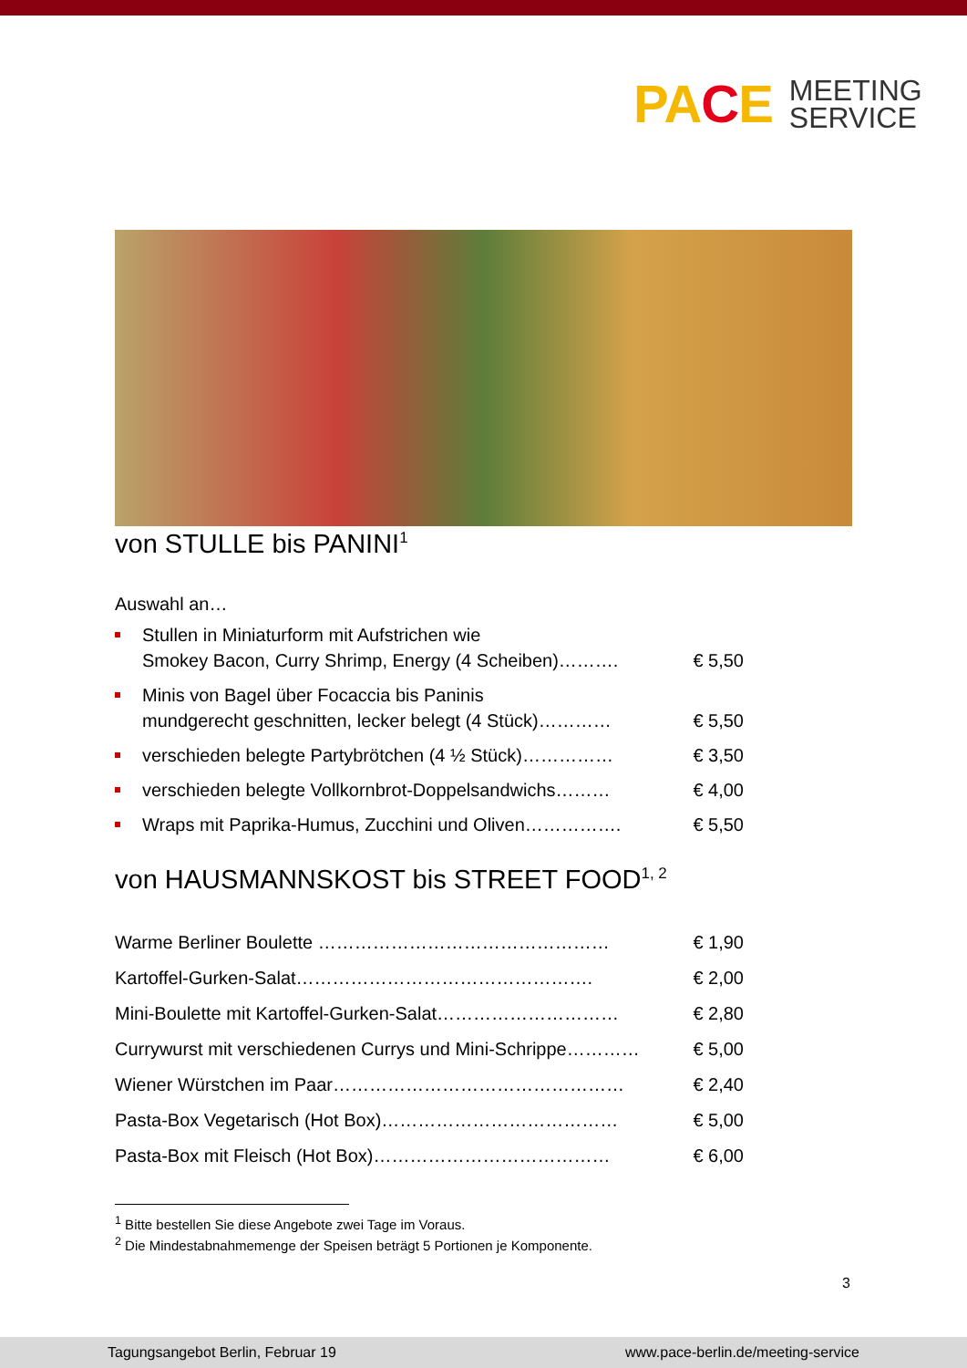PACE
MEETING
SERVICE
von STULLE bis PANINI<sup>1</sup>
Auswahl an…
Stullen in Miniaturform mit Aufstrichen wie
Smokey Bacon, Curry Shrimp, Energy (4 Scheiben)………. € 5,50
Minis von Bagel über Focaccia bis Paninis
mundgerecht geschnitten, lecker belegt (4 Stück)………… € 5,50
verschieden belegte Partybrötchen (4 ½ Stück)…………… € 3,50
verschieden belegte Vollkornbrot-Doppelsandwichs……… € 4,00
Wraps mit Paprika-Humus, Zucchini und Oliven……………. € 5,50
von HAUSMANNSKOST bis STREET FOOD<sup>1, 2</sup>
Warme Berliner Boulette ………………………………………… € 1,90
Kartoffel-Gurken-Salat…………………………………………. € 2,00
Mini-Boulette mit Kartoffel-Gurken-Salat………………………… € 2,80
Currywurst mit verschiedenen Currys und Mini-Schrippe………… € 5,00
Wiener Würstchen im Paar………………………………………… € 2,40
Pasta-Box Vegetarisch (Hot Box)………………………………… € 5,00
Pasta-Box mit Fleisch (Hot Box)………………………………… € 6,00
<sup>1</sup> Bitte bestellen Sie diese Angebote zwei Tage im Voraus.
<sup>2</sup> Die Mindestabnahmemenge der Speisen beträgt 5 Portionen je Komponente.
3
Tagungsangebot Berlin, Februar 19 www.pace-berlin.de/meeting-service